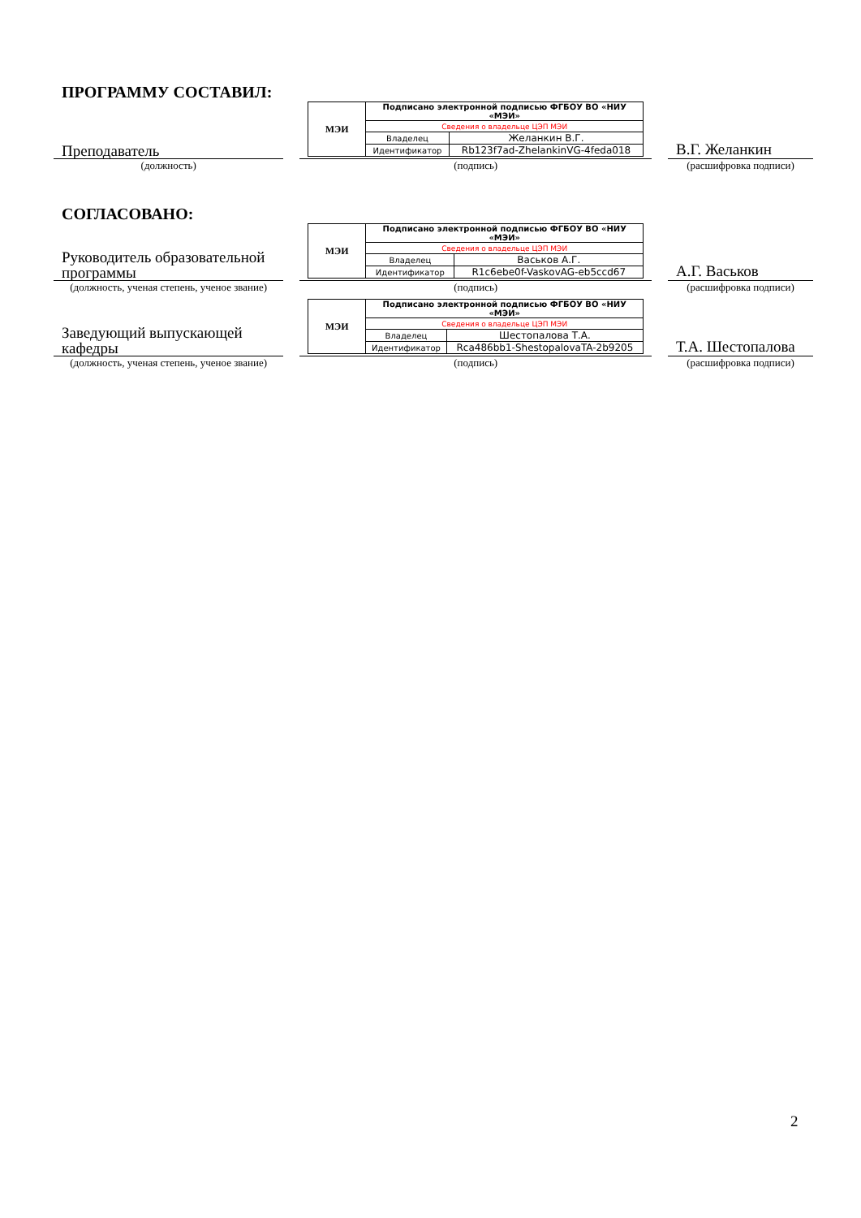ПРОГРАММУ СОСТАВИЛ:
Преподаватель
| МЭИ | Подписано электронной подписью ФГБОУ ВО «НИУ «МЭИ» | |
| | Сведения о владельце ЦЭП МЭИ | |
| | Владелец | Желанкин В.Г. |
| | Идентификатор | Rb123f7ad-ZhelankinVG-4feda018 |
В.Г. Желанкин
(должность) (подпись) (расшифровка подписи)
СОГЛАСОВАНО:
Руководитель образовательной программы
| МЭИ | Подписано электронной подписью ФГБОУ ВО «НИУ «МЭИ» | |
| | Сведения о владельце ЦЭП МЭИ | |
| | Владелец | Васьков А.Г. |
| | Идентификатор | R1c6ebe0f-VaskovAG-eb5ccd67 |
А.Г. Васьков
(должность, ученая степень, ученое звание)
(подпись) (расшифровка подписи)
Заведующий выпускающей кафедры
| МЭИ | Подписано электронной подписью ФГБОУ ВО «НИУ «МЭИ» | |
| | Сведения о владельце ЦЭП МЭИ | |
| | Владелец | Шестопалова Т.А. |
| | Идентификатор | Rca486bb1-ShestopalovaTA-2b9205 |
Т.А. Шестопалова
(должность, ученая степень, ученое звание)
(подпись) (расшифровка подписи)
2